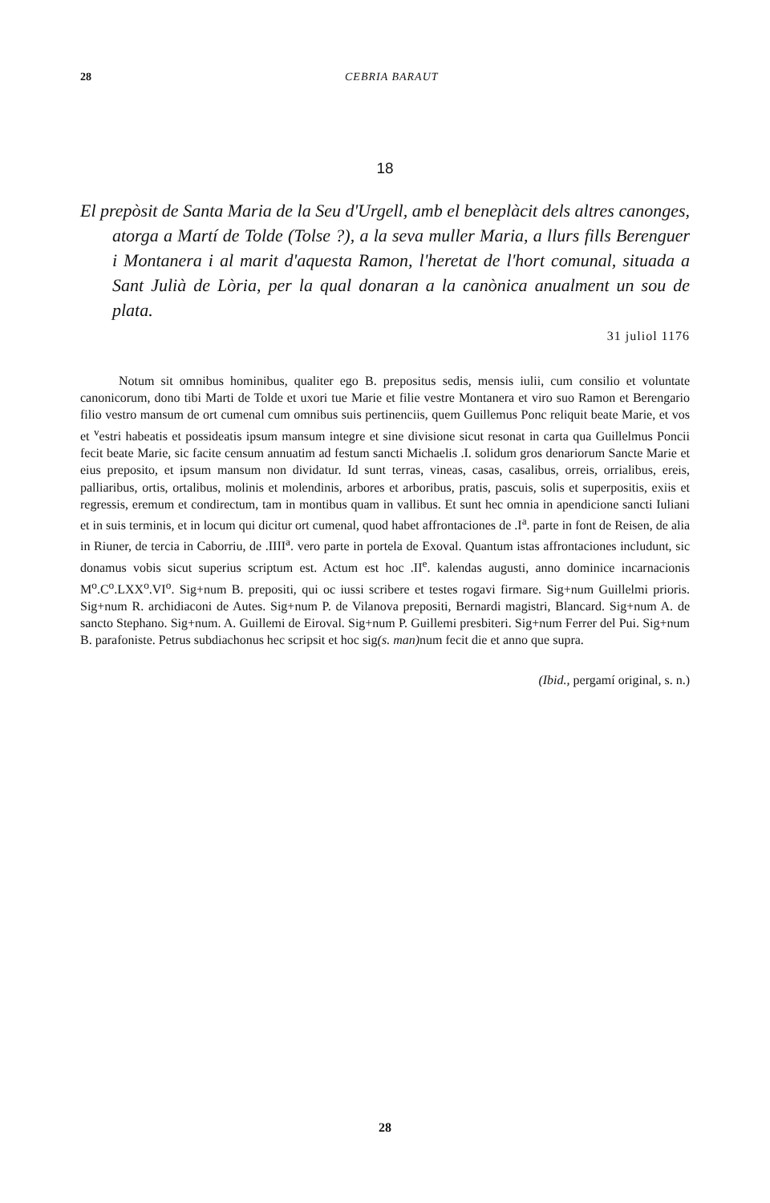28 CEBRIA BARAUT
18
El prepòsit de Santa Maria de la Seu d'Urgell, amb el beneplàcit dels altres canonges, atorga a Martí de Tolde (Tolse ?), a la seva muller Maria, a llurs fills Berenguer i Montanera i al marit d'aquesta Ramon, l'heretat de l'hort comunal, situada a Sant Julià de Lòria, per la qual donaran a la canònica anualment un sou de plata.
31 juliol 1176
Notum sit omnibus hominibus, qualiter ego B. prepositus sedis, mensis iulii, cum consilio et voluntate canonicorum, dono tibi Marti de Tolde et uxori tue Marie et filie vestre Montanera et viro suo Ramon et Berengario filio vestro mansum de ort cumenal cum omnibus suis pertinenciis, quem Guillemus Ponc reliquit beate Marie, et vos et <sup>v</sup>estri habeatis et possideatis ipsum mansum integre et sine divisione sicut resonat in carta qua Guillelmus Poncii fecit beate Marie, sic facite censum annuatim ad festum sancti Michaelis .I. solidum gros denariorum Sancte Marie et eius preposito, et ipsum mansum non dividatur. Id sunt terras, vineas, casas, casalibus, orreis, orrialibus, ereis, palliaribus, ortis, ortalibus, molinis et molendinis, arbores et arboribus, pratis, pascuis, solis et superpositis, exiis et regressis, eremum et condirectum, tam in montibus quam in vallibus. Et sunt hec omnia in apendicione sancti Iuliani et in suis terminis, et in locum qui dicitur ort cumenal, quod habet affrontaciones de .I<sup>a</sup>. parte in font de Reisen, de alia in Riuner, de tercia in Caborriu, de .IIII<sup>a</sup>. vero parte in portela de Exoval. Quantum istas affrontaciones includunt, sic donamus vobis sicut superius scriptum est. Actum est hoc .II<sup>e</sup>. kalendas augusti, anno dominice incarnacionis M<sup>o</sup>.C<sup>o</sup>.LXX<sup>o</sup>.VI<sup>o</sup>. Sig+num B. prepositi, qui oc iussi scribere et testes rogavi firmare. Sig+num Guillelmi prioris. Sig+num R. archidiaconi de Autes. Sig+num P. de Vilanova prepositi, Bernardi magistri, Blancard. Sig+num A. de sancto Stephano. Sig+num. A. Guillemi de Eiroval. Sig+num P. Guillemi presbiteri. Sig+num Ferrer del Pui. Sig+num B. parafoniste. Petrus subdiachonus hec scripsit et hoc sig(s. man) num fecit die et anno que supra.
(Ibid., pergamí original, s. n.)
28